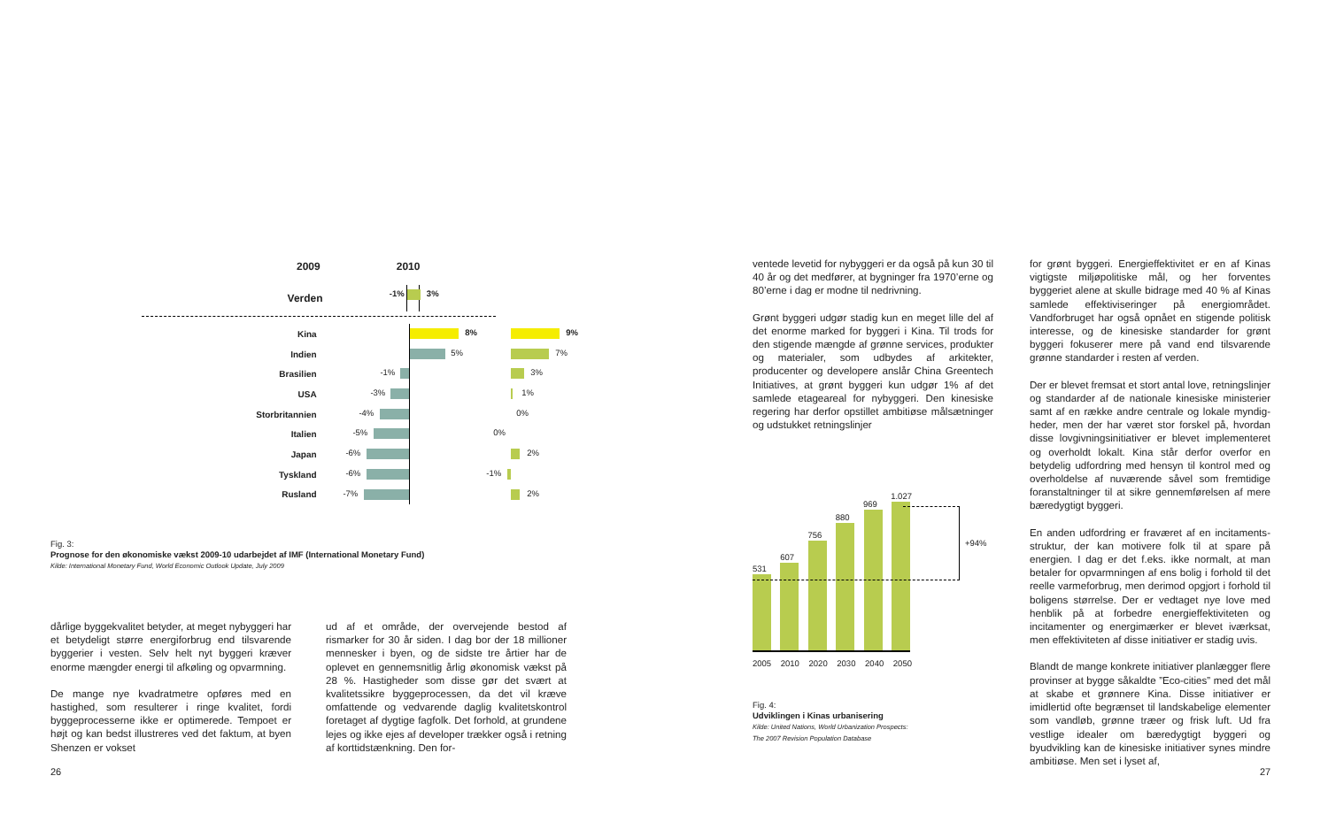2009 2010
Verden
-1%
3%
Kina
8% 9%
Indien
5% 7%
Brasilien
-1%
3%
USA
-3%
1%
Storbritannien
-4%
0%
Italien
-5%
0%
Japan
-6%
2%
Tyskland
-6%
-1%
Rusland
-7%
2%
Fig. 3:
Prognose for den økonomiske vækst 2009-10 udarbejdet af IMF (International Monetary Fund)
Kilde: International Monetary Fund, World Economic Outlook Update, July 2009
dårlige byggekvalitet betyder, at meget nybyggeri har et betydeligt større energiforbrug end tilsvarende byg­gerier i vesten. Selv helt nyt byggeri kræver enorme mængder energi til afkøling og opvarmning.
De mange nye kvadratmetre opføres med en hastighed, som resulterer i ringe kvalitet, fordi byggeprocesserne ikke er optimerede. Tempoet er højt og kan bedst il­lustreres ved det faktum, at byen Shenzen er vokset
ud af et område, der overvejende bestod af rismarker for 30 år siden. I dag bor der 18 millioner mennesker i byen, og de sidste tre årtier har de oplevet en gen­nemsnitlig årlig økonomisk vækst på 28 %. Hastigheder som disse gør det svært at kvalitetssikre byggepro­cessen, da det vil kræve omfattende og vedvarende daglig kvalitetskontrol foretaget af dygtige fagfolk. Det forhold, at grundene lejes og ikke ejes af developer trækker også i retning af korttidstænkning. Den for-
26
ventede levetid for nybyggeri er da også på kun 30 til 40 år og det medfører, at bygninger fra 1970’erne og 80’erne i dag er modne til nedrivning.
Grønt byggeri udgør stadig kun en meget lille del af det enorme marked for byggeri i Kina. Til trods for den stigende mængde af grønne services, produkter og materialer, som udbydes af arkitekter, producenter og developere anslår China Greentech Initiatives, at grønt byggeri kun udgør 1% af det samlede etageareal for nybyggeri. Den kinesiske regering har derfor opstillet ambitiøse målsætninger og udstukket retningslinjer
2005 2010 2020 2030 2040 2050
531 607 756 880 969 1.027
+94%
Fig. 4:
Udviklingen i Kinas urbanisering
Kilde: United Nations, World Urbanization Prospects:
The 2007 Revision Population Database
for grønt byggeri. Energieffektivitet er en af Kinas vigtigste miljøpolitiske mål, og her forventes byggeriet alene at skulle bidrage med 40 % af Kinas samlede effektiviseringer på energiområdet. Vandforbruget har også opnået en stigende politisk interesse, og de kinesiske standarder for grønt byggeri fokuserer mere på vand end tilsvarende grønne standarder i resten af verden.
Der er blevet fremsat et stort antal love, retningslinjer og standarder af de nationale kinesiske ministerier samt af en række andre centrale og lokale myndig­heder, men der har været stor forskel på, hvordan disse lovgivningsinitiativer er blevet implementeret og overholdt lokalt. Kina står derfor overfor en betydelig udfordring med hensyn til kontrol med og overholdelse af nuværende såvel som fremtidige foranstaltninger til at sikre gennemførelsen af mere bæredygtigt byggeri.
En anden udfordring er fraværet af en incitaments­struktur, der kan motivere folk til at spare på energien. I dag er det f.eks. ikke normalt, at man betaler for opvarmningen af ens bolig i forhold til det reelle var­meforbrug, men derimod opgjort i forhold til boligens størrelse. Der er vedtaget nye love med henblik på at forbedre energieffektiviteten og incitamenter og energimærker er blevet iværksat, men effektiviteten af disse initiativer er stadig uvis.
Blandt de mange konkrete initiativer planlægger flere provinser at bygge såkaldte ”Eco-cities” med det mål at skabe et grønnere Kina. Disse initiativer er imidlertid ofte begrænset til landskabelige elementer som vandløb, grønne træer og frisk luft. Ud fra vestlige idealer om bæredygtigt byggeri og byudvikling kan de kinesiske initiativer synes mindre ambitiøse. Men set i lyset af,
27